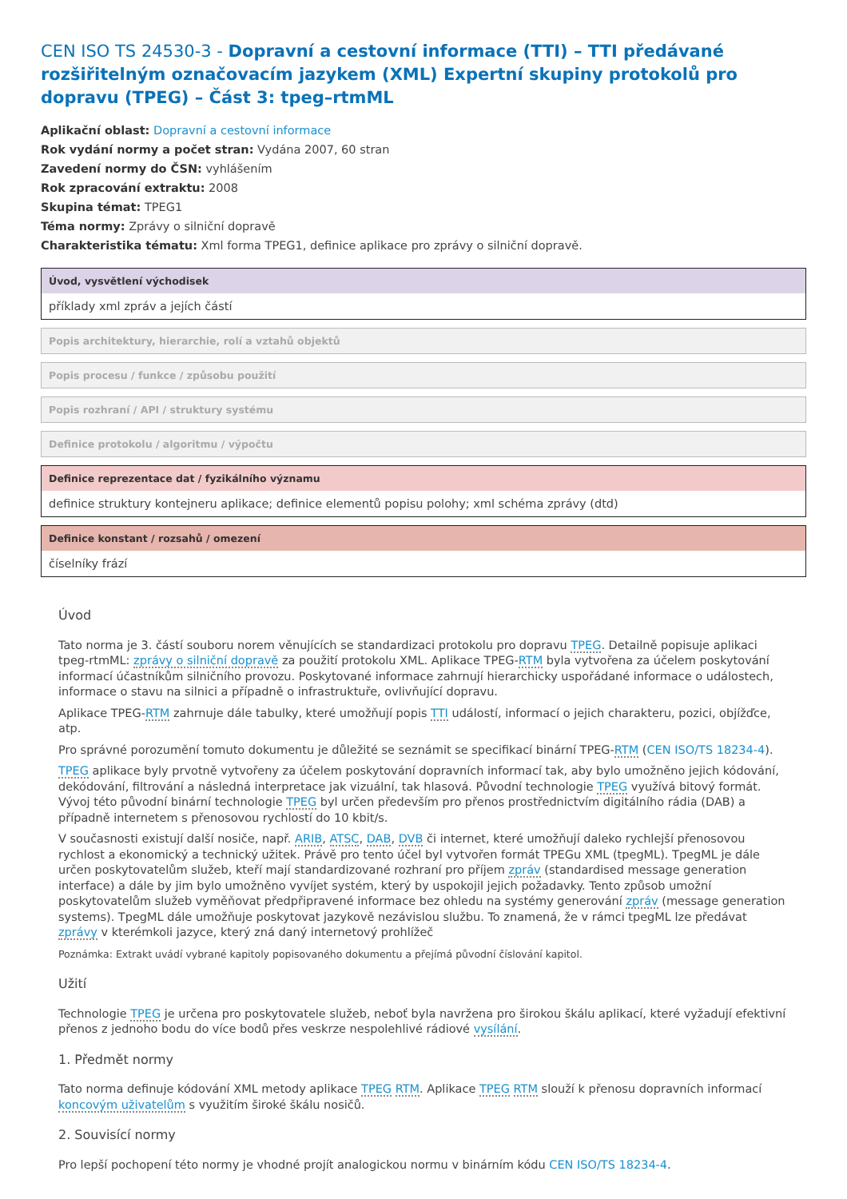CEN ISO TS 24530-3 - Dopravní a cestovní informace (TTI) – TTI předávané rozšiřitelným označovacím jazykem (XML) Expertní skupiny protokolů pro dopravu (TPEG) – Část 3: tpeg–rtmML
Aplikační oblast: Dopravní a cestovní informace
Rok vydání normy a počet stran: Vydána 2007, 60 stran
Zavedení normy do ČSN: vyhlášením
Rok zpracování extraktu: 2008
Skupina témat: TPEG1
Téma normy: Zprávy o silniční dopravě
Charakteristika tématu: Xml forma TPEG1, definice aplikace pro zprávy o silniční dopravě.
Úvod, vysvětlení východisek
příklady xml zpráv a jejích částí
Popis architektury, hierarchie, rolí a vztahů objektů
Popis procesu / funkce / způsobu použití
Popis rozhraní / API / struktury systému
Definice protokolu / algoritmu / výpočtu
Definice reprezentace dat / fyzikálního významu
definice struktury kontejneru aplikace; definice elementů popisu polohy; xml schéma zprávy (dtd)
Definice konstant / rozsahů / omezení
číselníky frází
Úvod
Tato norma je 3. částí souboru norem věnujících se standardizaci protokolu pro dopravu TPEG. Detailně popisuje aplikaci tpeg-rtmML: zprávy o silniční dopravě za použití protokolu XML. Aplikace TPEG-RTM byla vytvořena za účelem poskytování informací účastníkům silničního provozu. Poskytované informace zahrnují hierarchicky uspořádané informace o událostech, informace o stavu na silnici a případně o infrastruktuře, ovlivňující dopravu.
Aplikace TPEG-RTM zahrnuje dále tabulky, které umožňují popis TTI událostí, informací o jejich charakteru, pozici, objížďce, atp.
Pro správné porozumění tomuto dokumentu je důležité se seznámit se specifikací binární TPEG-RTM (CEN ISO/TS 18234-4).
TPEG aplikace byly prvotně vytvořeny za účelem poskytování dopravních informací tak, aby bylo umožněno jejich kódování, dekódování, filtrování a následná interpretace jak vizuální, tak hlasová. Původní technologie TPEG využívá bitový formát. Vývoj této původní binární technologie TPEG byl určen především pro přenos prostřednictvím digitálního rádia (DAB) a případně internetem s přenosovou rychlostí do 10 kbit/s.
V současnosti existují další nosiče, např. ARIB, ATSC, DAB, DVB či internet, které umožňují daleko rychlejší přenosovou rychlost a ekonomický a technický užitek. Právě pro tento účel byl vytvořen formát TPEGu XML (tpegML). TpegML je dále určen poskytovatelům služeb, kteří mají standardizované rozhraní pro příjem zpráv (standardised message generation interface) a dále by jim bylo umožněno vyvíjet systém, který by uspokojil jejich požadavky. Tento způsob umožní poskytovatelům služeb vyměňovat předpřipravené informace bez ohledu na systémy generování zpráv (message generation systems). TpegML dále umožňuje poskytovat jazykově nezávislou službu. To znamená, že v rámci tpegML lze předávat zprávy v kterémkoli jazyce, který zná daný internetový prohlížeč
Poznámka: Extrakt uvádí vybrané kapitoly popisovaného dokumentu a přejímá původní číslování kapitol.
Užití
Technologie TPEG je určena pro poskytovatele služeb, neboť byla navržena pro širokou škálu aplikací, které vyžadují efektivní přenos z jednoho bodu do více bodů přes veskrze nespolehlivé rádiové vysílání.
1. Předmět normy
Tato norma definuje kódování XML metody aplikace TPEG RTM. Aplikace TPEG RTM slouží k přenosu dopravních informací koncovým uživatelům s využitím široké škálu nosičů.
2. Souvisící normy
Pro lepší pochopení této normy je vhodné projít analogickou normu v binárním kódu CEN ISO/TS 18234-4.